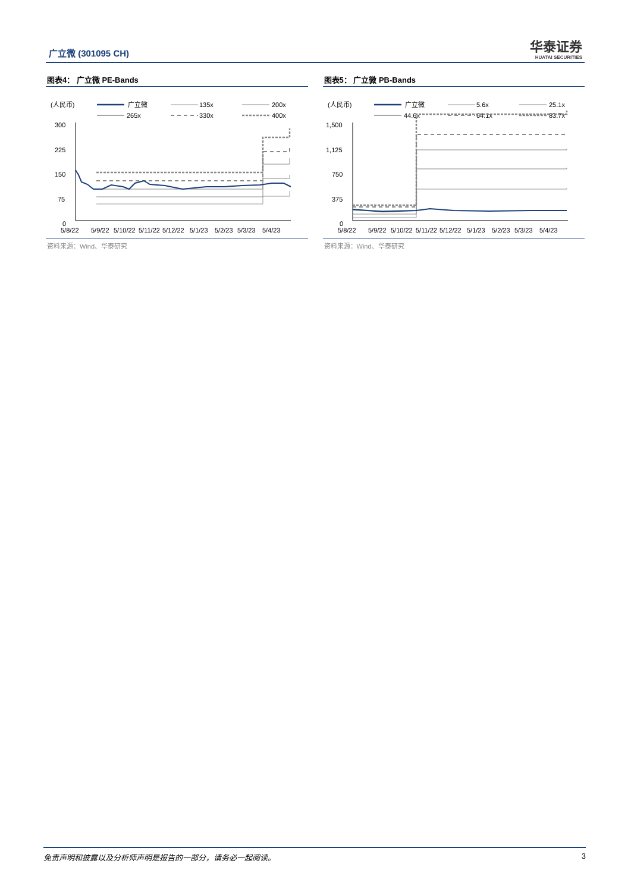广立微 (301095 CH)
华泰证券
HUATAI SECURITIES
图表4： 广立微 PE-Bands
(人民币)
广立微
135x
200x
265x
330x
400x
300
225
150
75
0
5/8/22
5/9/22
5/10/22
5/11/22
5/12/22
5/1/23
5/2/23
5/3/23
5/4/23
资料来源：Wind、华泰研究
图表5： 广立微 PB-Bands
(人民币)
广立微
5.6x
25.1x
44.6x
64.1x
83.7x
1,500
1,125
750
375
0
5/8/22
5/9/22
5/10/22
5/11/22
5/12/22
5/1/23
5/2/23
5/3/23
5/4/23
资料来源：Wind、华泰研究
免责声明和披露以及分析师声明是报告的一部分，请务必一起阅读。 3